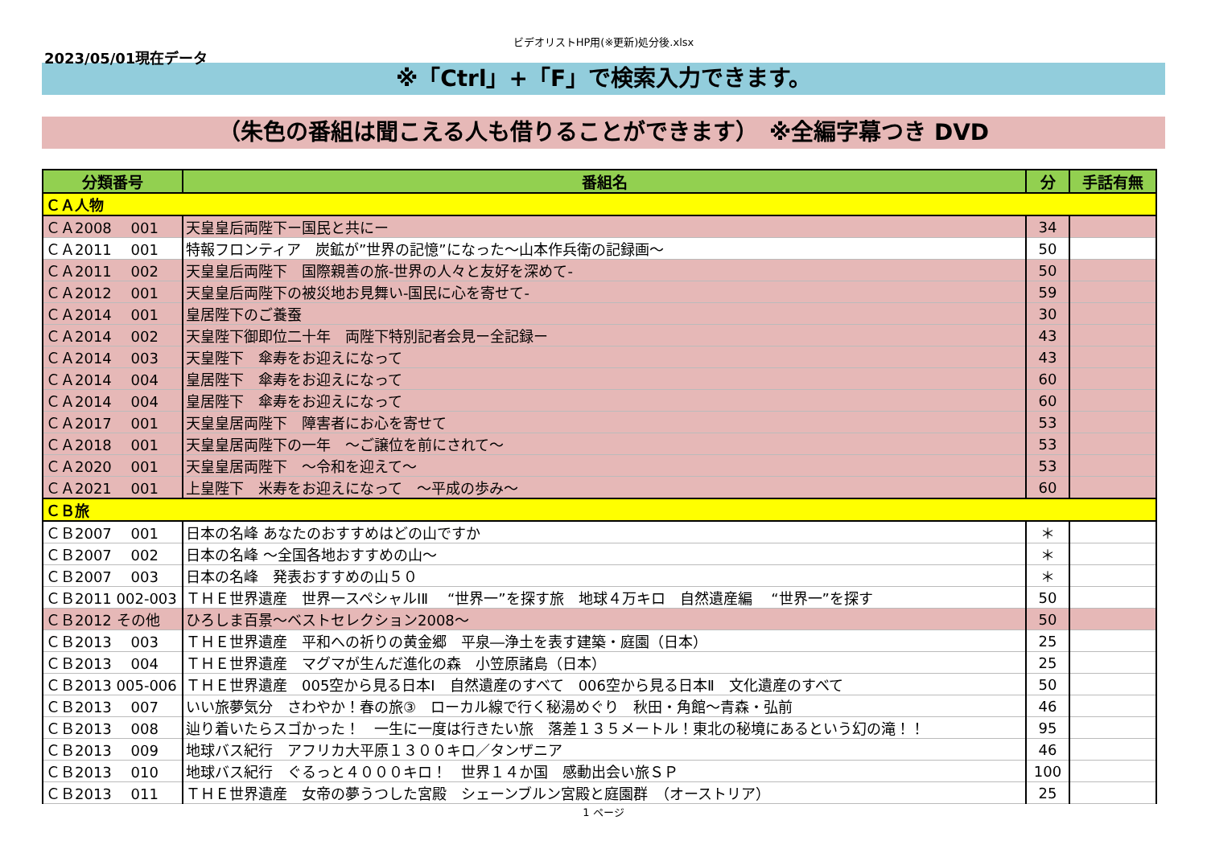ビデオリストHP用(※更新)処分後.xlsx
2023/05/01現在データ
※「Ctrl」+「F」で検索入力できます。
（朱色の番組は聞こえる人も借りることができます）　※全編字幕つき DVD
| 分類番号 | 番組名 | 分 | 手話有無 |
| --- | --- | --- | --- |
| ＣＡ人物 | | | |
| ＣＡ2008 001 | 天皇皇后両陛下ー国民と共にー | 34 | |
| ＣＡ2011 001 | 特報フロンティア 炭鉱が”世界の記憶”になった～山本作兵衛の記録画～ | 50 | |
| ＣＡ2011 002 | 天皇皇后両陛下 国際親善の旅-世界の人々と友好を深めて- | 50 | |
| ＣＡ2012 001 | 天皇皇后両陛下の被災地お見舞い-国民に心を寄せて- | 59 | |
| ＣＡ2014 001 | 皇居陛下のご養蚕 | 30 | |
| ＣＡ2014 002 | 天皇陛下御即位二十年 両陛下特別記者会見ー全記録ー | 43 | |
| ＣＡ2014 003 | 天皇陛下 傘寿をお迎えになって | 43 | |
| ＣＡ2014 004 | 皇居陛下 傘寿をお迎えになって | 60 | |
| ＣＡ2014 004 | 皇居陛下 傘寿をお迎えになって | 60 | |
| ＣＡ2017 001 | 天皇皇居両陛下 障害者にお心を寄せて | 53 | |
| ＣＡ2018 001 | 天皇皇居両陛下の一年 ～ご譲位を前にされて～ | 53 | |
| ＣＡ2020 001 | 天皇皇居両陛下 ～令和を迎えて～ | 53 | |
| ＣＡ2021 001 | 上皇陛下 米寿をお迎えになって ～平成の歩み～ | 60 | |
| ＣＢ旅 | | | |
| ＣＢ2007 001 | 日本の名峰 あなたのおすすめはどの山ですか | ＊ | |
| ＣＢ2007 002 | 日本の名峰 ～全国各地おすすめの山～ | ＊ | |
| ＣＢ2007 003 | 日本の名峰 発表おすすめの山５０ | ＊ | |
| ＣＢ2011 002-003 | ＴＨＥ世界遺産 世界一スペシャルⅠⅡ “世界一”を探す旅 地球４万キロ 自然遺産編 “世界一”を探す | 50 | |
| ＣＢ2012 その他 | ひろしま百景～ベストセレクション2008～ | 50 | |
| ＣＢ2013 003 | ＴＨＥ世界遺産 平和への祈りの黄金郷 平泉―浄土を表す建築・庭園（日本） | 25 | |
| ＣＢ2013 004 | ＴＨＥ世界遺産 マグマが生んだ進化の森 小笠原諸島（日本） | 25 | |
| ＣＢ2013 005-006 | ＴＨＥ世界遺産 005空から見る日本Ⅰ 自然遺産のすべて 006空から見る日本Ⅱ 文化遺産のすべて | 50 | |
| ＣＢ2013 007 | いい旅夢気分 さわやか！春の旅③ ローカル線で行く秘湯めぐり 秋田・角館～青森・弘前 | 46 | |
| ＣＢ2013 008 | 辿り着いたらスゴかった！ 一生に一度は行きたい旅 落差１３５メートル！東北の秘境にあるという幻の滝！！ | 95 | |
| ＣＢ2013 009 | 地球バス紀行 アフリカ大平原１３００キロ／タンザニア | 46 | |
| ＣＢ2013 010 | 地球バス紀行 ぐるっと４０００キロ！ 世界１４か国 感動出会い旅ＳＰ | 100 | |
| ＣＢ2013 011 | ＴＨＥ世界遺産 女帝の夢うつした宮殿 シェーンブルン宮殿と庭園群 （オーストリア） | 25 | |
1 ページ